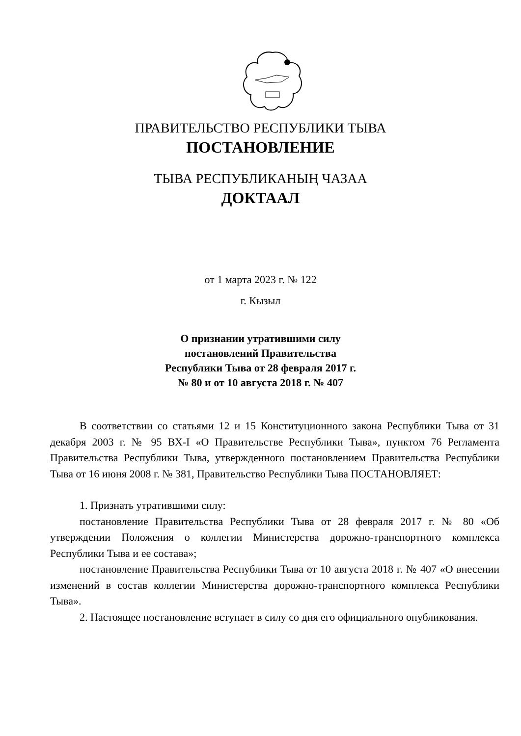ПРАВИТЕЛЬСТВО РЕСПУБЛИКИ ТЫВА
ПОСТАНОВЛЕНИЕ
ТЫВА РЕСПУБЛИКАНЫҢ ЧАЗАА
ДОКТААЛ
от 1 марта 2023 г. № 122
г. Кызыл
О признании утратившими силу
постановлений Правительства
Республики Тыва от 28 февраля 2017 г.
№ 80 и от 10 августа 2018 г. № 407
В соответствии со статьями 12 и 15 Конституционного закона Республики Тыва от 31 декабря 2003 г. № 95 ВХ-I «О Правительстве Республики Тыва», пунктом 76 Регламента Правительства Республики Тыва, утвержденного постановлением Правительства Республики Тыва от 16 июня 2008 г. № 381, Правительство Республики Тыва ПОСТАНОВЛЯЕТ:
1. Признать утратившими силу:
постановление Правительства Республики Тыва от 28 февраля 2017 г. № 80 «Об утверждении Положения о коллегии Министерства дорожно-транспортного комплекса Республики Тыва и ее состава»;
постановление Правительства Республики Тыва от 10 августа 2018 г. № 407 «О внесении изменений в состав коллегии Министерства дорожно-транспортного комплекса Республики Тыва».
2. Настоящее постановление вступает в силу со дня его официального опубликования.